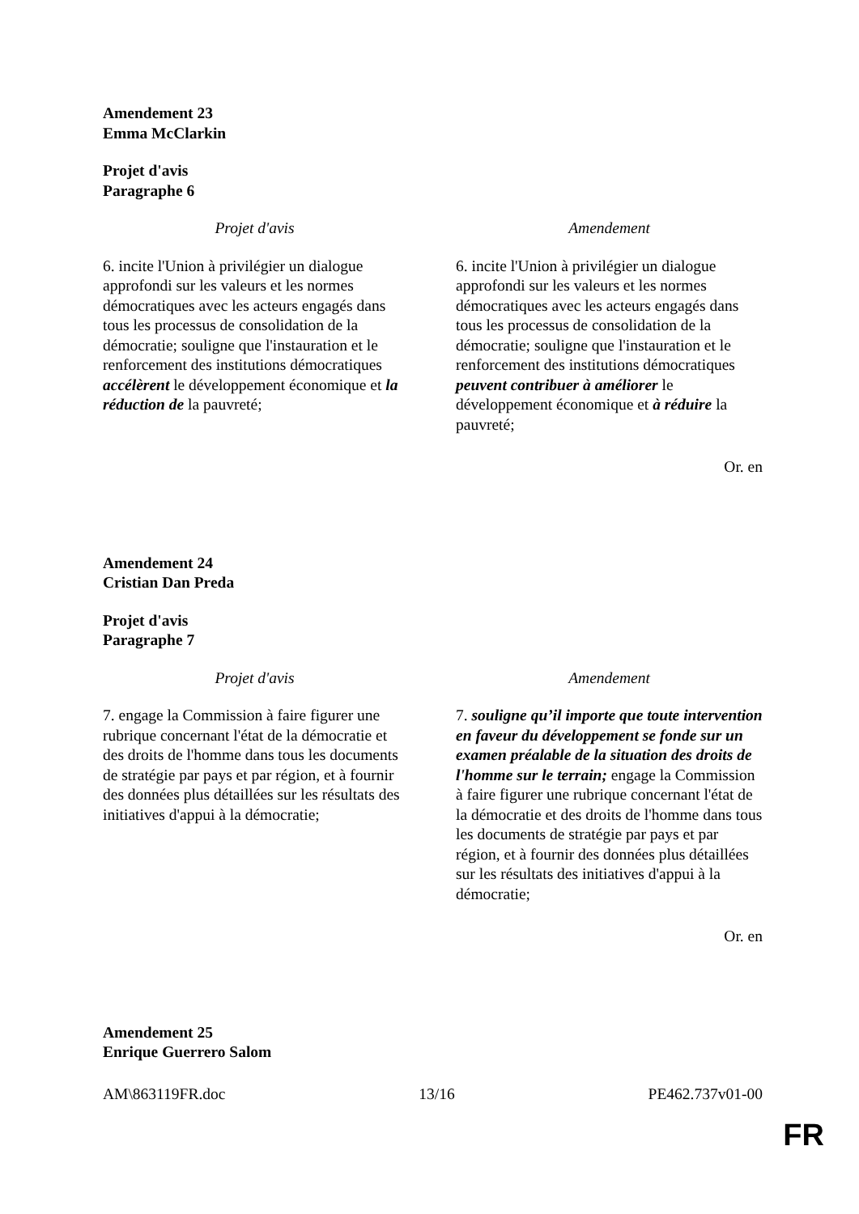Amendement 23
Emma McClarkin
Projet d'avis
Paragraphe 6
| Projet d'avis | Amendement |
| --- | --- |
| 6. incite l'Union à privilégier un dialogue approfondi sur les valeurs et les normes démocratiques avec les acteurs engagés dans tous les processus de consolidation de la démocratie; souligne que l'instauration et le renforcement des institutions démocratiques accélèrent le développement économique et la réduction de la pauvreté; | 6. incite l'Union à privilégier un dialogue approfondi sur les valeurs et les normes démocratiques avec les acteurs engagés dans tous les processus de consolidation de la démocratie; souligne que l'instauration et le renforcement des institutions démocratiques peuvent contribuer à améliorer le développement économique et à réduire la pauvreté; |
Or. en
Amendement 24
Cristian Dan Preda
Projet d'avis
Paragraphe 7
| Projet d'avis | Amendement |
| --- | --- |
| 7. engage la Commission à faire figurer une rubrique concernant l'état de la démocratie et des droits de l'homme dans tous les documents de stratégie par pays et par région, et à fournir des données plus détaillées sur les résultats des initiatives d'appui à la démocratie; | 7. souligne qu’il importe que toute intervention en faveur du développement se fonde sur un examen préalable de la situation des droits de l'homme sur le terrain; engage la Commission à faire figurer une rubrique concernant l'état de la démocratie et des droits de l'homme dans tous les documents de stratégie par pays et par région, et à fournir des données plus détaillées sur les résultats des initiatives d'appui à la démocratie; |
Or. en
Amendement 25
Enrique Guerrero Salom
AM\863119FR.doc 13/16 PE462.737v01-00
FR